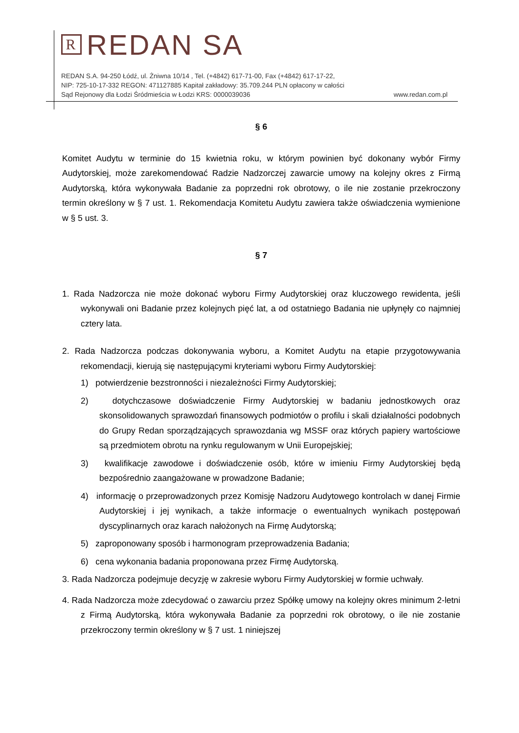R REDAN SA
REDAN S.A. 94-250 Łódź, ul. Żniwna 10/14 , Tel. (+4842) 617-71-00, Fax (+4842) 617-17-22,
NIP: 725-10-17-332 REGON: 471127885 Kapitał zakładowy: 35.709.244 PLN opłacony w całości
Sąd Rejonowy dla Łodzi Śródmieścia w Łodzi KRS: 0000039036 www.redan.com.pl
§ 6
Komitet Audytu w terminie do 15 kwietnia roku, w którym powinien być dokonany wybór Firmy Audytorskiej, może zarekomendować Radzie Nadzorczej zawarcie umowy na kolejny okres z Firmą Audytorską, która wykonywała Badanie za poprzedni rok obrotowy, o ile nie zostanie przekroczony termin określony w § 7 ust. 1. Rekomendacja Komitetu Audytu zawiera także oświadczenia wymienione w § 5 ust. 3.
§ 7
1. Rada Nadzorcza nie może dokonać wyboru Firmy Audytorskiej oraz kluczowego rewidenta, jeśli wykonywali oni Badanie przez kolejnych pięć lat, a od ostatniego Badania nie upłynęły co najmniej cztery lata.
2. Rada Nadzorcza podczas dokonywania wyboru, a Komitet Audytu na etapie przygotowywania rekomendacji, kierują się następującymi kryteriami wyboru Firmy Audytorskiej:
1) potwierdzenie bezstronności i niezależności Firmy Audytorskiej;
2) dotychczasowe doświadczenie Firmy Audytorskiej w badaniu jednostkowych oraz skonsolidowanych sprawozdań finansowych podmiotów o profilu i skali działalności podobnych do Grupy Redan sporządzających sprawozdania wg MSSF oraz których papiery wartościowe są przedmiotem obrotu na rynku regulowanym w Unii Europejskiej;
3) kwalifikacje zawodowe i doświadczenie osób, które w imieniu Firmy Audytorskiej będą bezpośrednio zaangażowane w prowadzone Badanie;
4) informację o przeprowadzonych przez Komisję Nadzoru Audytowego kontrolach w danej Firmie Audytorskiej i jej wynikach, a także informacje o ewentualnych wynikach postępowań dyscyplinarnych oraz karach nałożonych na Firmę Audytorską;
5) zaproponowany sposób i harmonogram przeprowadzenia Badania;
6) cena wykonania badania proponowana przez Firmę Audytorską.
3. Rada Nadzorcza podejmuje decyzję w zakresie wyboru Firmy Audytorskiej w formie uchwały.
4. Rada Nadzorcza może zdecydować o zawarciu przez Spółkę umowy na kolejny okres minimum 2-letni z Firmą Audytorską, która wykonywała Badanie za poprzedni rok obrotowy, o ile nie zostanie przekroczony termin określony w § 7 ust. 1 niniejszej